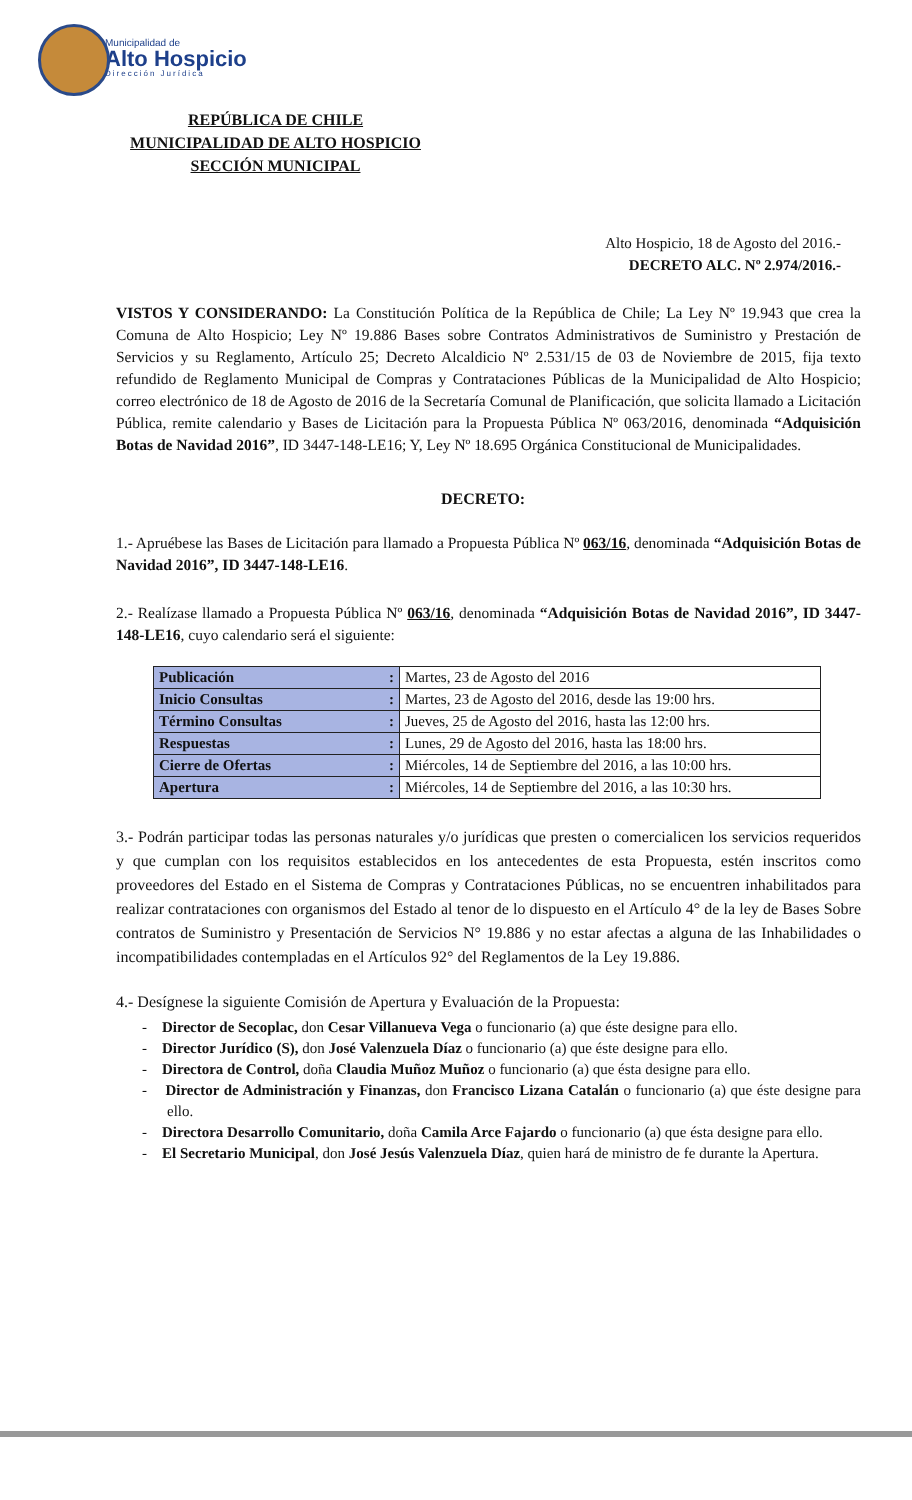Municipalidad de
Alto Hospicio
Dirección Jurídica
REPÚBLICA DE CHILE
MUNICIPALIDAD DE ALTO HOSPICIO
SECCIÓN MUNICIPAL
Alto Hospicio, 18 de Agosto del 2016.-
DECRETO ALC. Nº 2.974/2016.-
VISTOS Y CONSIDERANDO: La Constitución Política de la República de Chile; La Ley Nº 19.943 que crea la Comuna de Alto Hospicio; Ley Nº 19.886 Bases sobre Contratos Administrativos de Suministro y Prestación de Servicios y su Reglamento, Artículo 25; Decreto Alcaldicio Nº 2.531/15 de 03 de Noviembre de 2015, fija texto refundido de Reglamento Municipal de Compras y Contrataciones Públicas de la Municipalidad de Alto Hospicio; correo electrónico de 18 de Agosto de 2016 de la Secretaría Comunal de Planificación, que solicita llamado a Licitación Pública, remite calendario y Bases de Licitación para la Propuesta Pública Nº 063/2016, denominada “Adquisición Botas de Navidad 2016”, ID 3447-148-LE16; Y, Ley Nº 18.695 Orgánica Constitucional de Municipalidades.
DECRETO:
1.- Apruébese las Bases de Licitación para llamado a Propuesta Pública Nº 063/16, denominada “Adquisición Botas de Navidad 2016”, ID 3447-148-LE16.
2.- Realízase llamado a Propuesta Pública Nº 063/16, denominada “Adquisición Botas de Navidad 2016”, ID 3447-148-LE16, cuyo calendario será el siguiente:
| Publicación | : | Martes, 23 de Agosto del 2016 |
| Inicio Consultas | : | Martes, 23 de Agosto del 2016, desde las 19:00 hrs. |
| Término Consultas | : | Jueves, 25 de Agosto del 2016, hasta las 12:00 hrs. |
| Respuestas | : | Lunes, 29 de Agosto del 2016, hasta las 18:00 hrs. |
| Cierre de Ofertas | : | Miércoles, 14 de Septiembre del 2016, a las 10:00 hrs. |
| Apertura | : | Miércoles, 14 de Septiembre del 2016, a las 10:30 hrs. |
3.- Podrán participar todas las personas naturales y/o jurídicas que presten o comercialicen los servicios requeridos y que cumplan con los requisitos establecidos en los antecedentes de esta Propuesta, estén inscritos como proveedores del Estado en el Sistema de Compras y Contrataciones Públicas, no se encuentren inhabilitados para realizar contrataciones con organismos del Estado al tenor de lo dispuesto en el Artículo 4° de la ley de Bases Sobre contratos de Suministro y Presentación de Servicios N° 19.886 y no estar afectas a alguna de las Inhabilidades o incompatibilidades contempladas en el Artículos 92° del Reglamentos de la Ley 19.886.
4.- Desígnese la siguiente Comisión de Apertura y Evaluación de la Propuesta:
- Director de Secoplac, don Cesar Villanueva Vega o funcionario (a) que éste designe para ello.
- Director Jurídico (S), don José Valenzuela Díaz o funcionario (a) que éste designe para ello.
- Directora de Control, doña Claudia Muñoz Muñoz o funcionario (a) que ésta designe para ello.
- Director de Administración y Finanzas, don Francisco Lizana Catalán o funcionario (a) que éste designe para ello.
- Directora Desarrollo Comunitario, doña Camila Arce Fajardo o funcionario (a) que ésta designe para ello.
- El Secretario Municipal, don José Jesús Valenzuela Díaz, quien hará de ministro de fe durante la Apertura.